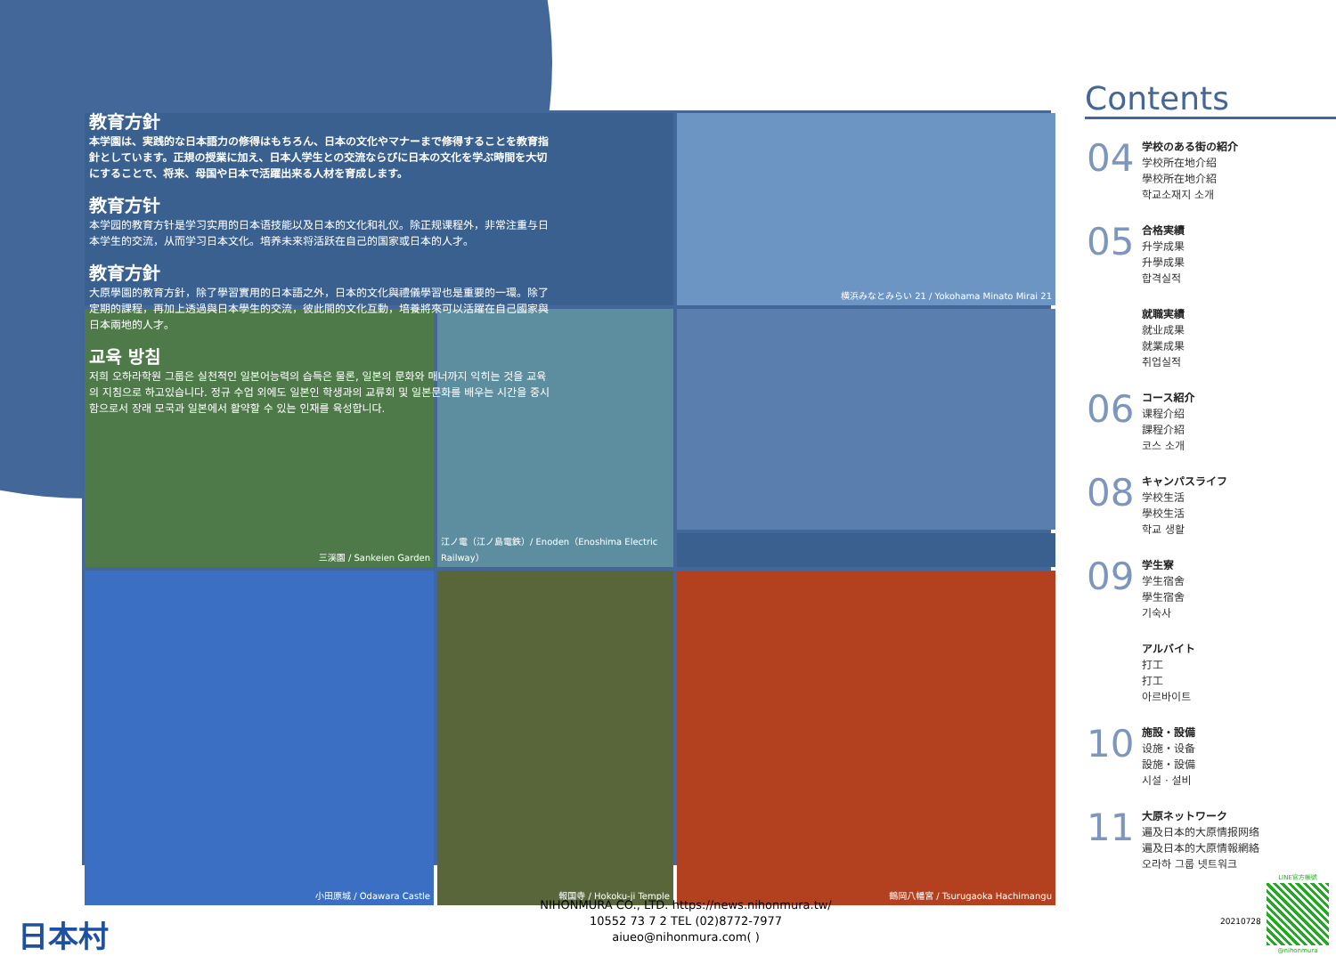横浜みなとみらい 21 / Yokohama Minato Mirai 21
三渓園 / Sankeien Garden
江ノ電（江ノ島電鉄）/ Enoden（Enoshima Electric Railway）
小田原城 / Odawara Castle
報国寺 / Hokoku-ji Temple
鶴岡八幡宮 / Tsurugaoka Hachimangu
教育方針
本学園は、実践的な日本語力の修得はもちろん、日本の文化やマナーまで修得することを教育指針としています。正規の授業に加え、日本人学生との交流ならびに日本の文化を学ぶ時間を大切にすることで、将来、母国や日本で活躍出来る人材を育成します。
教育方针
本学园的教育方针是学习实用的日本语技能以及日本的文化和礼仪。除正规课程外，非常注重与日本学生的交流，从而学习日本文化。培养未来将活跃在自己的国家或日本的人才。
教育方針
大原學園的教育方針，除了學習實用的日本語之外，日本的文化與禮儀學習也是重要的一環。除了定期的課程，再加上透過與日本學生的交流，彼此間的文化互動，培養將來可以活躍在自己國家與日本兩地的人才。
교육 방침
저희 오하라학원 그룹은 실천적인 일본어능력의 습득은 물론, 일본의 문화와 매너까지 익히는 것을 교육의 지침으로 하고있습니다. 정규 수업 외에도 일본인 학생과의 교류회 및 일본문화를 배우는 시간을 중시함으로서 장래 모국과 일본에서 활약할 수 있는 인재를 육성합니다.
Contents
04
学校のある街の紹介
学校所在地介绍
學校所在地介紹
학교소재지 소개
05
合格実績
升学成果
升學成果
합격실적
就職実績
就业成果
就業成果
취업실적
06
コース紹介
课程介绍
課程介紹
코스 소개
08
キャンパスライフ
学校生活
學校生活
학교 생활
09
学生寮
学生宿舍
學生宿舍
기숙사
アルバイト
打工
打工
아르바이트
10
施設・設備
设施・设备
設施・設備
시설 · 설비
11
大原ネットワーク
遍及日本的大原情报网络
遍及日本的大原情報網絡
오라하 그룹 넷트워크
日本村
NIHONMURA CO., LTD. https://news.nihonmura.tw/
10552 73 7 2 TEL (02)8772-7977
aiueo@nihonmura.com( )
20210728
LINE官方帳號
@nihonmura